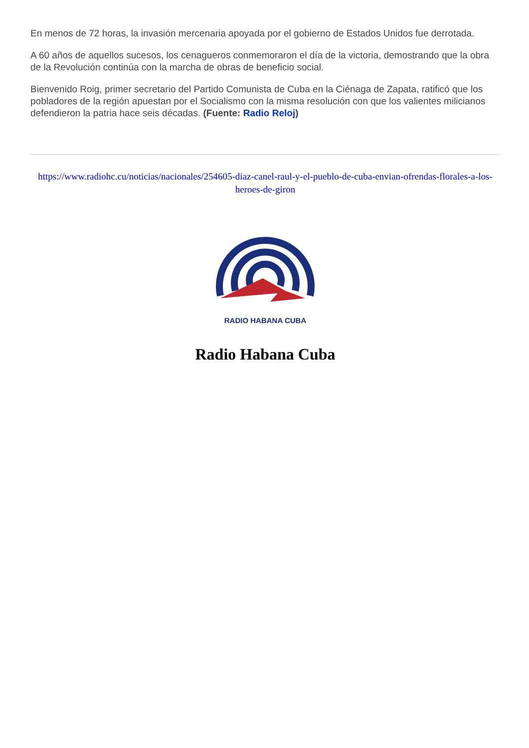En menos de 72 horas, la invasión mercenaria apoyada por el gobierno de Estados Unidos fue derrotada.
A 60 años de aquellos sucesos, los cenagueros conmemoraron el día de la victoria, demostrando que la obra de la Revolución continúa con la marcha de obras de beneficio social.
Bienvenido Roig, primer secretario del Partido Comunista de Cuba en la Ciénaga de Zapata, ratificó que los pobladores de la región apuestan por el Socialismo con la misma resolución con que los valientes milicianos defendieron la patria hace seis décadas. (Fuente: Radio Reloj)
https://www.radiohc.cu/noticias/nacionales/254605-diaz-canel-raul-y-el-pueblo-de-cuba-envian-ofrendas-florales-a-los-heroes-de-giron
RADIO HABANA CUBA
Radio Habana Cuba